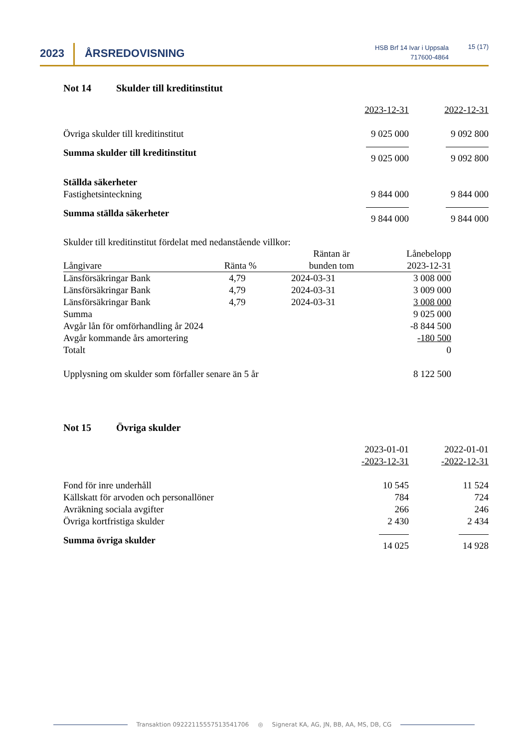2023
ÅRSREDOVISNING
HSB Brf 14 Ivar i Uppsala
717600-4864
15 (17)
Not 14 Skulder till kreditinstitut
| | 2023-12-31 | 2022-12-31 |
| Övriga skulder till kreditinstitut | 9 025 000 | 9 092 800 |
| Summa skulder till kreditinstitut | 9 025 000 | 9 092 800 |
| Ställda säkerheter Fastighetsinteckning | 9 844 000 | 9 844 000 |
| Summa ställda säkerheter | 9 844 000 | 9 844 000 |
Skulder till kreditinstitut fördelat med nedanstående villkor:
| Långivare | Ränta % | Räntan är bunden tom | Lånebelopp 2023-12-31 |
| Länsförsäkringar Bank | 4,79 | 2024-03-31 | 3 008 000 |
| Länsförsäkringar Bank | 4,79 | 2024-03-31 | 3 009 000 |
| Länsförsäkringar Bank | 4,79 | 2024-03-31 | 3 008 000 |
| Summa | | | 9 025 000 |
| Avgår lån för omförhandling år 2024 | | | -8 844 500 |
| Avgår kommande års amortering | | | -180 500 |
| Totalt | | | 0 |
| Upplysning om skulder som förfaller senare än 5 år | | | 8 122 500 |
Not 15 Övriga skulder
| | 2023-01-01 -2023-12-31 | 2022-01-01 -2022-12-31 |
| Fond för inre underhåll Källskatt för arvoden och personallöner Avräkning sociala avgifter Övriga kortfristiga skulder | 10 545 784 266 2 430 | 11 524 724 246 2 434 |
| Summa övriga skulder | 14 025 | 14 928 |
Transaktion 09222115557513541706 ◎ Signerat KA, AG, JN, BB, AA, MS, DB, CG